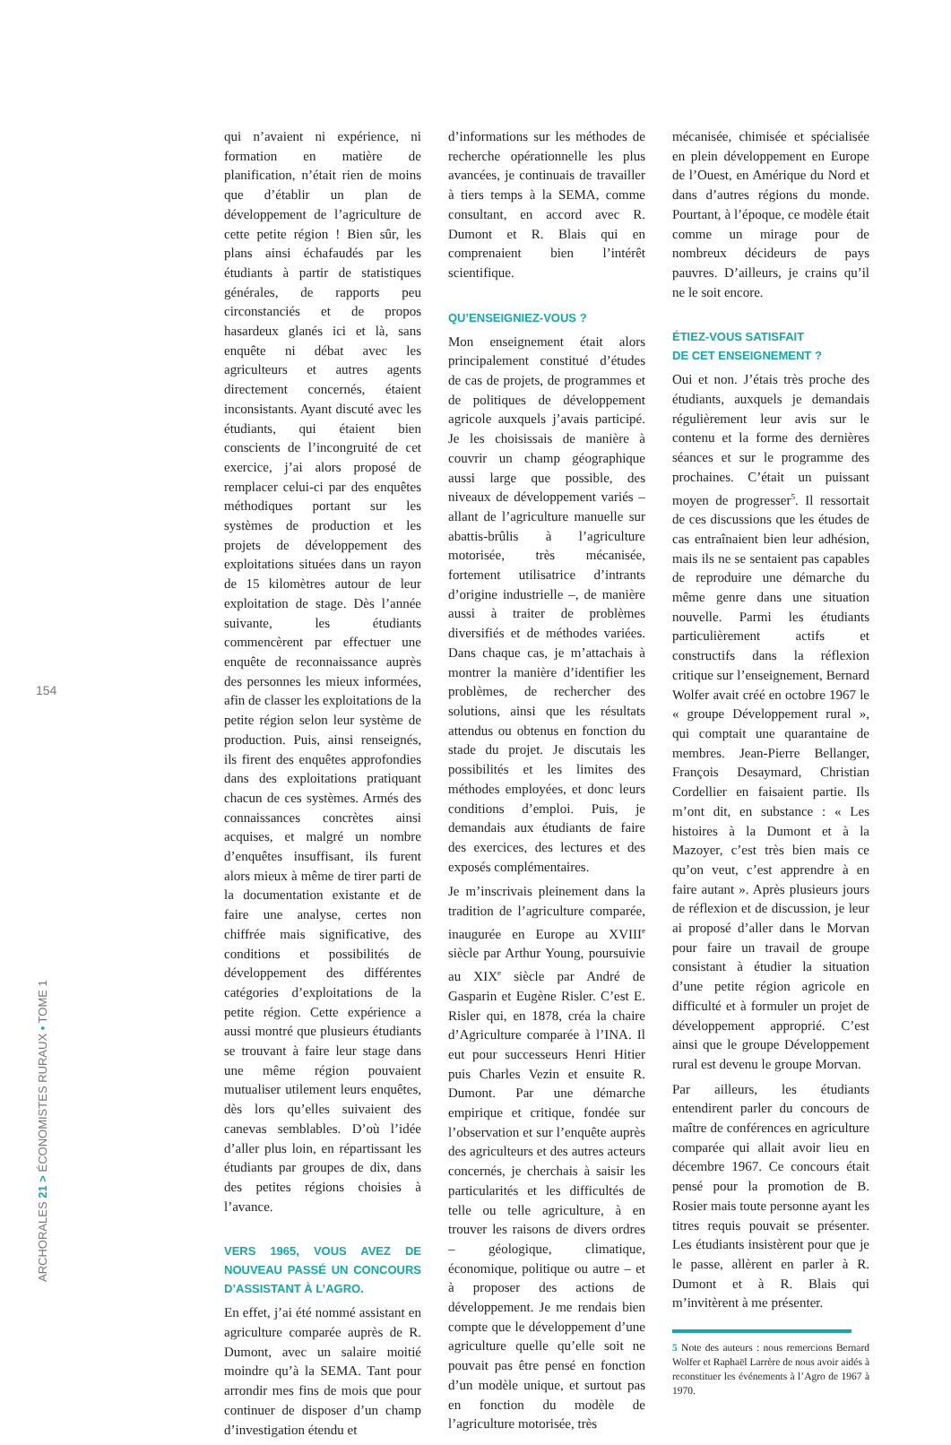154
qui n’avaient ni expérience, ni formation en matière de planification, n’était rien de moins que d’établir un plan de développement de l’agriculture de cette petite région ! Bien sûr, les plans ainsi échafaudés par les étudiants à partir de statistiques générales, de rapports peu circonstanciés et de propos hasardeux glanés ici et là, sans enquête ni débat avec les agriculteurs et autres agents directement concernés, étaient inconsistants. Ayant discuté avec les étudiants, qui étaient bien conscients de l’incongruité de cet exercice, j’ai alors proposé de remplacer celui-ci par des enquêtes méthodiques portant sur les systèmes de production et les projets de développement des exploitations situées dans un rayon de 15 kilomètres autour de leur exploitation de stage. Dès l’année suivante, les étudiants commencèrent par effectuer une enquête de reconnaissance auprès des personnes les mieux informées, afin de classer les exploitations de la petite région selon leur système de production. Puis, ainsi renseignés, ils firent des enquêtes approfondies dans des exploitations pratiquant chacun de ces systèmes. Armés des connaissances concrètes ainsi acquises, et malgré un nombre d’enquêtes insuffisant, ils furent alors mieux à même de tirer parti de la documentation existante et de faire une analyse, certes non chiffrée mais significative, des conditions et possibilités de développement des différentes catégories d’exploitations de la petite région. Cette expérience a aussi montré que plusieurs étudiants se trouvant à faire leur stage dans une même région pouvaient mutualiser utilement leurs enquêtes, dès lors qu’elles suivaient des canevas semblables. D’où l’idée d’aller plus loin, en répartissant les étudiants par groupes de dix, dans des petites régions choisies à l’avance.
VERS 1965, VOUS AVEZ DE NOUVEAU PASSÉ UN CONCOURS D’ASSISTANT À L’AGRO.
En effet, j’ai été nommé assistant en agriculture comparée auprès de R. Dumont, avec un salaire moitié moindre qu’à la SEMA. Tant pour arrondir mes fins de mois que pour continuer de disposer d’un champ d’investigation étendu et
d’informations sur les méthodes de recherche opérationnelle les plus avancées, je continuais de travailler à tiers temps à la SEMA, comme consultant, en accord avec R. Dumont et R. Blais qui en comprenaient bien l’intérêt scientifique.
QU’ENSEIGNIEZ-VOUS ?
Mon enseignement était alors principalement constitué d’études de cas de projets, de programmes et de politiques de développement agricole auxquels j’avais participé. Je les choisissais de manière à couvrir un champ géographique aussi large que possible, des niveaux de développement variés – allant de l’agriculture manuelle sur abattis-brûlis à l’agriculture motorisée, très mécanisée, fortement utilisatrice d’intrants d’origine industrielle –, de manière aussi à traiter de problèmes diversifiés et de méthodes variées. Dans chaque cas, je m’attachais à montrer la manière d’identifier les problèmes, de rechercher des solutions, ainsi que les résultats attendus ou obtenus en fonction du stade du projet. Je discutais les possibilités et les limites des méthodes employées, et donc leurs conditions d’emploi. Puis, je demandais aux étudiants de faire des exercices, des lectures et des exposés complémentaires.
Je m’inscrivais pleinement dans la tradition de l’agriculture comparée, inaugurée en Europe au XVIII<sup>e</sup> siècle par Arthur Young, poursuivie au XIX<sup>e</sup> siècle par André de Gasparin et Eugène Risler. C’est E. Risler qui, en 1878, créa la chaire d’Agriculture comparée à l’INA. Il eut pour successeurs Henri Hitier puis Charles Vezin et ensuite R. Dumont. Par une démarche empirique et critique, fondée sur l’observation et sur l’enquête auprès des agriculteurs et des autres acteurs concernés, je cherchais à saisir les particularités et les difficultés de telle ou telle agriculture, à en trouver les raisons de divers ordres – géologique, climatique, économique, politique ou autre – et à proposer des actions de développement. Je me rendais bien compte que le développement d’une agriculture quelle qu’elle soit ne pouvait pas être pensé en fonction d’un modèle unique, et surtout pas en fonction du modèle de l’agriculture motorisée, très
mécanisée, chimisée et spécialisée en plein développement en Europe de l’Ouest, en Amérique du Nord et dans d’autres régions du monde. Pourtant, à l’époque, ce modèle était comme un mirage pour de nombreux décideurs de pays pauvres. D’ailleurs, je crains qu’il ne le soit encore.
ÉTIEZ-VOUS SATISFAIT
DE CET ENSEIGNEMENT ?
Oui et non. J’étais très proche des étudiants, auxquels je demandais régulièrement leur avis sur le contenu et la forme des dernières séances et sur le programme des prochaines. C’était un puissant moyen de progresser<sup>5</sup>. Il ressortait de ces discussions que les études de cas entraînaient bien leur adhésion, mais ils ne se sentaient pas capables de reproduire une démarche du même genre dans une situation nouvelle. Parmi les étudiants particulièrement actifs et constructifs dans la réflexion critique sur l’enseignement, Bernard Wolfer avait créé en octobre 1967 le « groupe Développement rural », qui comptait une quarantaine de membres. Jean-Pierre Bellanger, François Desaymard, Christian Cordellier en faisaient partie. Ils m’ont dit, en substance : « Les histoires à la Dumont et à la Mazoyer, c’est très bien mais ce qu’on veut, c’est apprendre à en faire autant ». Après plusieurs jours de réflexion et de discussion, je leur ai proposé d’aller dans le Morvan pour faire un travail de groupe consistant à étudier la situation d’une petite région agricole en difficulté et à formuler un projet de développement approprié. C’est ainsi que le groupe Développement rural est devenu le groupe Morvan.
Par ailleurs, les étudiants entendirent parler du concours de maître de conférences en agriculture comparée qui allait avoir lieu en décembre 1967. Ce concours était pensé pour la promotion de B. Rosier mais toute personne ayant les titres requis pouvait se présenter. Les étudiants insistèrent pour que je le passe, allèrent en parler à R. Dumont et à R. Blais qui m’invitèrent à me présenter.
5 Note des auteurs : nous remercions Bernard Wolfer et Raphaël Larrère de nous avoir aidés à reconstituer les événements à l’Agro de 1967 à 1970.
ARCHORALES 21 > ÉCONOMISTES RURAUX • TOME 1